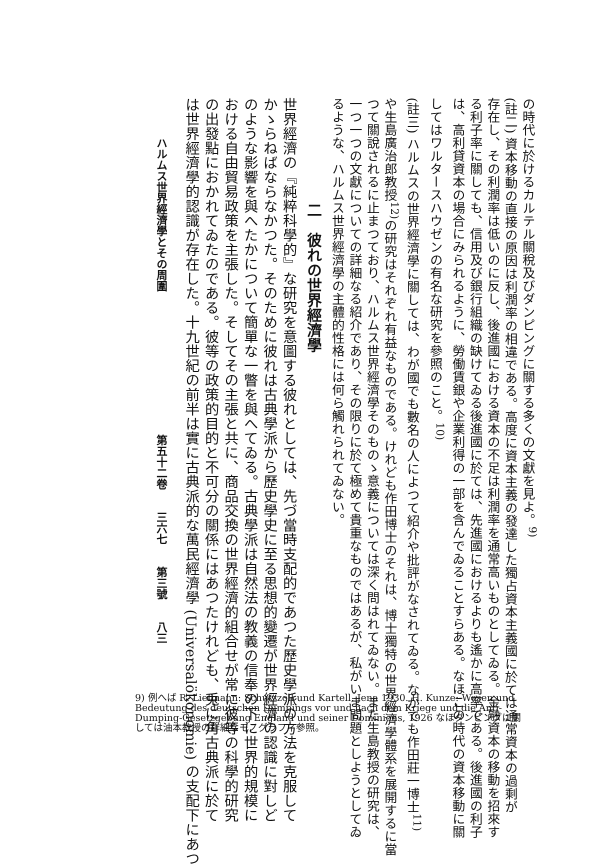の時代に於けるカルテル關稅及びダンピングに關する多くの文獻を見よ。<sup>9)</sup>
(註二) 資本移動の直接の原因は利潤率の相違である。高度に資本主義の發達した獨占資本主義國に於ては通常資本の過剩が
存在し、その利潤率は低いのに反し、後進國における資本の不足は利潤率を通常高いものとしてゐる。金融資本の移動を招來す
る利子率に關しても、信用及び銀行組織の缺けてゐる後進國に於ては、先進國におけるよりも遙かに高率である。後進國の利子
は、高利貸資本の場合にみられるように、勞働賃銀や企業利得の一部を含んでゐることすらある。なほこの時代の資本移動に關
してはワルタースハウゼンの有名な研究を參照のこと。<sup>10)</sup>
(註三) ハルムスの世界經濟學に關しては、わが國でも數名の人によつて紹介や批評がなされてゐる。なかでも作田莊一博士<sup>11)</sup>
や生島廣治郎教授<sup>12)</sup>の研究はそれぞれ有益なものである。けれども作田博士のそれは、博士獨特の世界經濟學體系を展開するに當
つて關說されるに止まつており、ハルムス世界經濟學そのものゝ意義については深く問はれてゐない。また生島教授の研究は、
一つ一つの文獻についての詳細なる紹介であり、その限りに於て極めて貴重なものではあるが、私がいま問題としようとしてゐ
るような、ハルムス世界經濟學の主體的性格には何ら觸れられてゐない。
二　彼れの世界經濟學
世界經濟の『純粹科學的』な研究を意圖する彼れとしては、先づ當時支配的であつた歷史學派の方法を克服して
かゝらねばならなかつた。そのために彼れは古典學派から歷史學史に至る思想的變遷が世界經濟の認識に對しど
のような影響を與へたかについて簡單な一瞥を與へてゐる。古典學派は自然法の教義の信奉の下に世界的規模に
おける自由貿易政策を主張した。そしてその主張と共に、商品交換の世界經濟的組合せが常に彼等の科學的研究
の出發點におかれてゐたのである。彼等の政策的目的と不可分の關係にはあつたけれども、兎に角古典派に於て
は世界經濟學的認識が存在した。十九世紀の前半は實に古典派的な萬民經濟學 (Universalökonomie) の支配下にあつ
ハルムス世界經濟學とその周圍　　　　　　　　　　　　　第五十二卷　　三六七　　第三號　　八三
9) 例へば R. Liefmann: Schutzzoll und Kartell, Jena 1930. H. Kunze: Wesen und Bedeutung des deutschen Dumpings vor und nach dem Kriege und die Anti-Dumping-Gesetzgebung England und seiner Dominions, 1926 なほダンピングに關しては油本教授の詳細なモノグラフィ參照。